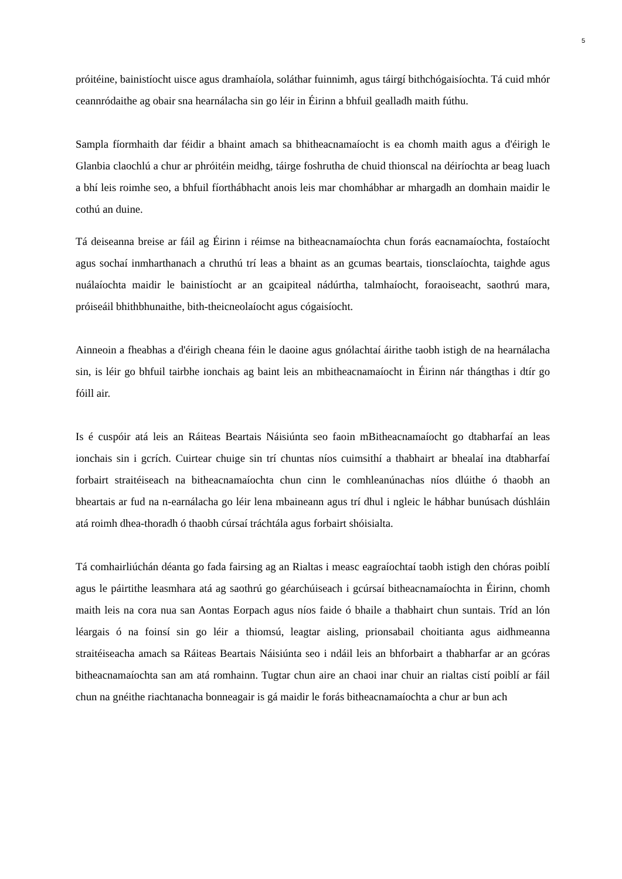5
próitéine, bainistíocht uisce agus dramhaíola, soláthar fuinnimh, agus táirgí bithchógaisíochta. Tá cuid mhór ceannródaithe ag obair sna hearnálacha sin go léir in Éirinn a bhfuil gealladh maith fúthu.
Sampla fíormhaith dar féidir a bhaint amach sa bhitheacnamaíocht is ea chomh maith agus a d'éirigh le Glanbia claochlú a chur ar phróitéin meidhg, táirge foshrutha de chuid thionscal na déiríochta ar beag luach a bhí leis roimhe seo, a bhfuil fíorthábhacht anois leis mar chomhábhar ar mhargadh an domhain maidir le cothú an duine.
Tá deiseanna breise ar fáil ag Éirinn i réimse na bitheacnamaíochta chun forás eacnamaíochta, fostaíocht agus sochaí inmharthanach a chruthú trí leas a bhaint as an gcumas beartais, tionsclaíochta, taighde agus nuálaíochta maidir le bainistíocht ar an gcaipiteal nádúrtha, talmhaíocht, foraoiseacht, saothrú mara, próiseáil bhithbhunaithe, bith-theicneolaíocht agus cógaisíocht.
Ainneoin a fheabhas a d'éirigh cheana féin le daoine agus gnólachtaí áirithe taobh istigh de na hearnálacha sin, is léir go bhfuil tairbhe ionchais ag baint leis an mbitheacnamaíocht in Éirinn nár thángthas i dtír go fóill air.
Is é cuspóir atá leis an Ráiteas Beartais Náisiúnta seo faoin mBitheacnamaíocht go dtabharfaí an leas ionchais sin i gcrích. Cuirtear chuige sin trí chuntas níos cuimsithí a thabhairt ar bhealaí ina dtabharfaí forbairt straitéiseach na bitheacnamaíochta chun cinn le comhleanúnachas níos dlúithe ó thaobh an bheartais ar fud na n-earnálacha go léir lena mbaineann agus trí dhul i ngleic le hábhar bunúsach dúshláin atá roimh dhea-thoradh ó thaobh cúrsaí tráchtála agus forbairt shóisialta.
Tá comhairliúchán déanta go fada fairsing ag an Rialtas i measc eagraíochtaí taobh istigh den chóras poiblí agus le páirtithe leasmhara atá ag saothrú go géarchúiseach i gcúrsaí bitheacnamaíochta in Éirinn, chomh maith leis na cora nua san Aontas Eorpach agus níos faide ó bhaile a thabhairt chun suntais. Tríd an lón léargais ó na foinsí sin go léir a thiomsú, leagtar aisling, prionsabail choitianta agus aidhmeanna straitéiseacha amach sa Ráiteas Beartais Náisiúnta seo i ndáil leis an bhforbairt a thabharfar ar an gcóras bitheacnamaíochta san am atá romhainn. Tugtar chun aire an chaoi inar chuir an rialtas cistí poiblí ar fáil chun na gnéithe riachtanacha bonneagair is gá maidir le forás bitheacnamaíochta a chur ar bun ach